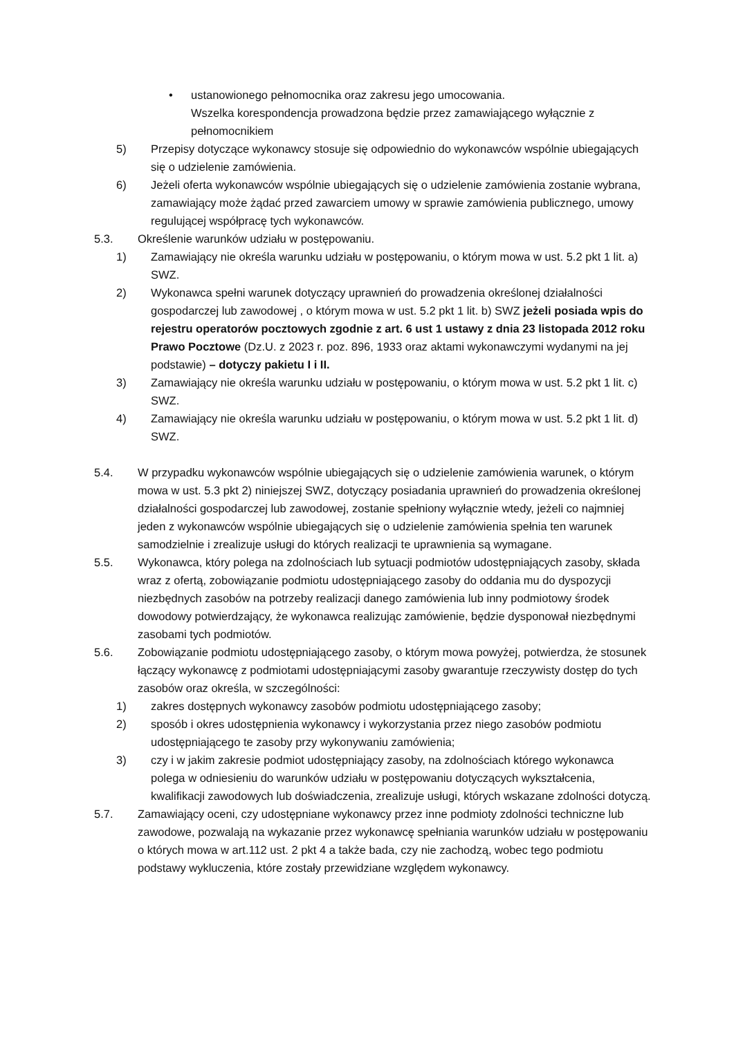• ustanowionego pełnomocnika oraz zakresu jego umocowania.
Wszelka korespondencja prowadzona będzie przez zamawiającego wyłącznie z pełnomocnikiem
5) Przepisy dotyczące wykonawcy stosuje się odpowiednio do wykonawców wspólnie ubiegających się o udzielenie zamówienia.
6) Jeżeli oferta wykonawców wspólnie ubiegających się o udzielenie zamówienia zostanie wybrana, zamawiający może żądać przed zawarciem umowy w sprawie zamówienia publicznego, umowy regulującej współpracę tych wykonawców.
5.3. Określenie warunków udziału w postępowaniu.
1) Zamawiający nie określa warunku udziału w postępowaniu, o którym mowa w ust. 5.2 pkt 1 lit. a) SWZ.
2) Wykonawca spełni warunek dotyczący uprawnień do prowadzenia określonej działalności gospodarczej lub zawodowej , o którym mowa w ust. 5.2 pkt 1 lit. b) SWZ jeżeli posiada wpis do rejestru operatorów pocztowych zgodnie z art. 6 ust 1 ustawy z dnia 23 listopada 2012 roku Prawo Pocztowe (Dz.U. z 2023 r. poz. 896, 1933 oraz aktami wykonawczymi wydanymi na jej podstawie) – dotyczy pakietu I i II.
3) Zamawiający nie określa warunku udziału w postępowaniu, o którym mowa w ust. 5.2 pkt 1 lit. c) SWZ.
4) Zamawiający nie określa warunku udziału w postępowaniu, o którym mowa w ust. 5.2 pkt 1 lit. d) SWZ.
5.4. W przypadku wykonawców wspólnie ubiegających się o udzielenie zamówienia warunek, o którym mowa w ust. 5.3 pkt 2) niniejszej SWZ, dotyczący posiadania uprawnień do prowadzenia określonej działalności gospodarczej lub zawodowej, zostanie spełniony wyłącznie wtedy, jeżeli co najmniej jeden z wykonawców wspólnie ubiegających się o udzielenie zamówienia spełnia ten warunek samodzielnie i zrealizuje usługi do których realizacji te uprawnienia są wymagane.
5.5. Wykonawca, który polega na zdolnościach lub sytuacji podmiotów udostępniających zasoby, składa wraz z ofertą, zobowiązanie podmiotu udostępniającego zasoby do oddania mu do dyspozycji niezbędnych zasobów na potrzeby realizacji danego zamówienia lub inny podmiotowy środek dowodowy potwierdzający, że wykonawca realizując zamówienie, będzie dysponował niezbędnymi zasobami tych podmiotów.
5.6. Zobowiązanie podmiotu udostępniającego zasoby, o którym mowa powyżej, potwierdza, że stosunek łączący wykonawcę z podmiotami udostępniającymi zasoby gwarantuje rzeczywisty dostęp do tych zasobów oraz określa, w szczególności:
1) zakres dostępnych wykonawcy zasobów podmiotu udostępniającego zasoby;
2) sposób i okres udostępnienia wykonawcy i wykorzystania przez niego zasobów podmiotu udostępniającego te zasoby przy wykonywaniu zamówienia;
3) czy i w jakim zakresie podmiot udostępniający zasoby, na zdolnościach którego wykonawca polega w odniesieniu do warunków udziału w postępowaniu dotyczących wykształcenia, kwalifikacji zawodowych lub doświadczenia, zrealizuje usługi, których wskazane zdolności dotyczą.
5.7. Zamawiający oceni, czy udostępniane wykonawcy przez inne podmioty zdolności techniczne lub zawodowe, pozwalają na wykazanie przez wykonawcę spełniania warunków udziału w postępowaniu o których mowa w art.112 ust. 2 pkt 4 a także bada, czy nie zachodzą, wobec tego podmiotu podstawy wykluczenia, które zostały przewidziane względem wykonawcy.